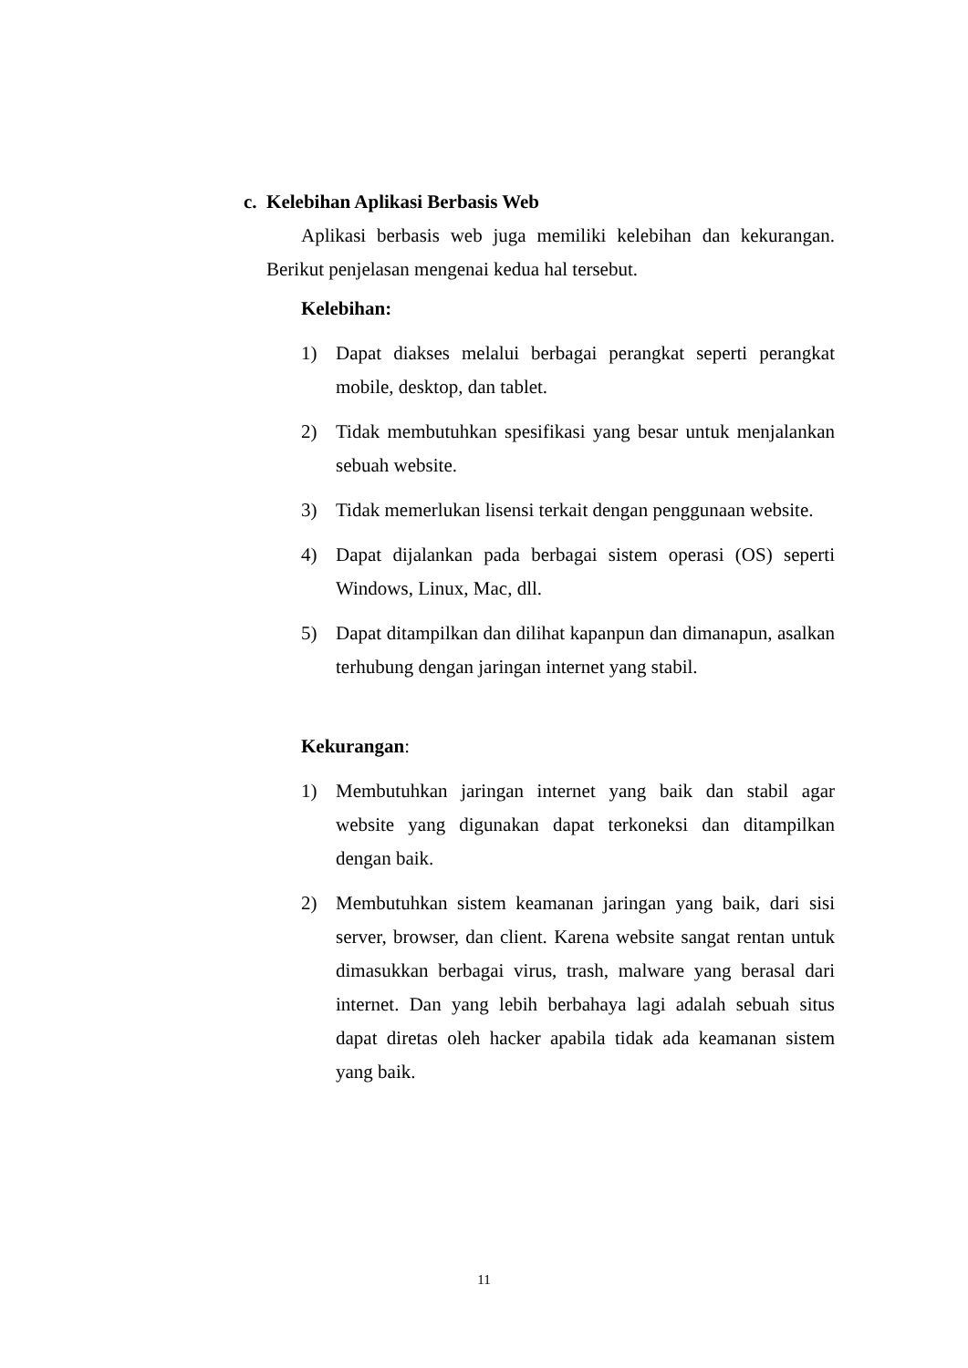c. Kelebihan Aplikasi Berbasis Web
Aplikasi berbasis web juga memiliki kelebihan dan kekurangan. Berikut penjelasan mengenai kedua hal tersebut.
Kelebihan:
1) Dapat diakses melalui berbagai perangkat seperti perangkat mobile, desktop, dan tablet.
2) Tidak membutuhkan spesifikasi yang besar untuk menjalankan sebuah website.
3) Tidak memerlukan lisensi terkait dengan penggunaan website.
4) Dapat dijalankan pada berbagai sistem operasi (OS) seperti Windows, Linux, Mac, dll.
5) Dapat ditampilkan dan dilihat kapanpun dan dimanapun, asalkan terhubung dengan jaringan internet yang stabil.
Kekurangan:
1) Membutuhkan jaringan internet yang baik dan stabil agar website yang digunakan dapat terkoneksi dan ditampilkan dengan baik.
2) Membutuhkan sistem keamanan jaringan yang baik, dari sisi server, browser, dan client. Karena website sangat rentan untuk dimasukkan berbagai virus, trash, malware yang berasal dari internet. Dan yang lebih berbahaya lagi adalah sebuah situs dapat diretas oleh hacker apabila tidak ada keamanan sistem yang baik.
11